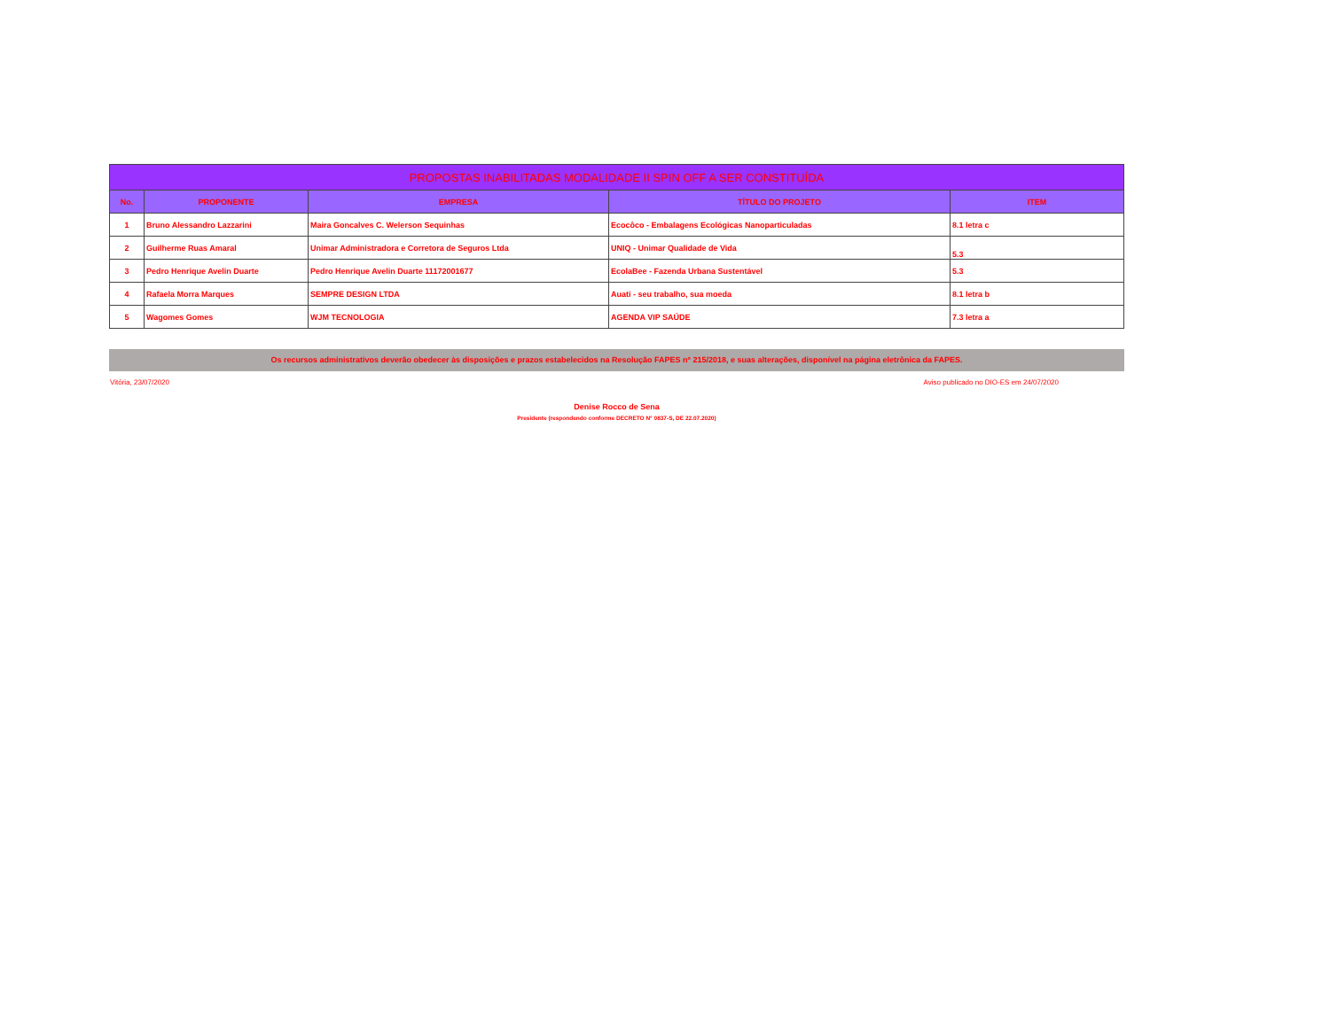| PROPOSTAS INABILITADAS MODALIDADE II SPIN OFF A SER CONSTITUÍDA | | | | |
| --- | --- | --- | --- | --- |
| No. | PROPONENTE | EMPRESA | TÍTULO DO PROJETO | ITEM |
| 1 | Bruno Alessandro Lazzarini | Maira Goncalves C. Welerson Sequinhas | Ecocôco - Embalagens Ecológicas Nanoparticuladas | 8.1 letra c |
| 2 | Guilherme Ruas Amaral | Unimar Administradora e Corretora de Seguros Ltda | UNIQ - Unimar Qualidade de Vida | 5.3 |
| 3 | Pedro Henrique Avelin Duarte | Pedro Henrique Avelin Duarte 11172001677 | EcolaBee - Fazenda Urbana Sustentável | 5.3 |
| 4 | Rafaela Morra Marques | SEMPRE DESIGN LTDA | Auati - seu trabalho, sua moeda | 8.1 letra b |
| 5 | Wagomes Gomes | WJM TECNOLOGIA | AGENDA VIP SAÚDE | 7.3 letra a |
Os recursos administrativos deverão obedecer às disposições e prazos estabelecidos na Resolução FAPES nº 215/2018, e suas alterações, disponível na página eletrônica da FAPES.
Vitória, 23/07/2020 Aviso publicado no DIO-ES em 24/07/2020
Denise Rocco de Sena
Presidente (respondendo conforme DECRETO N° 0837-S, DE 22.07.2020)